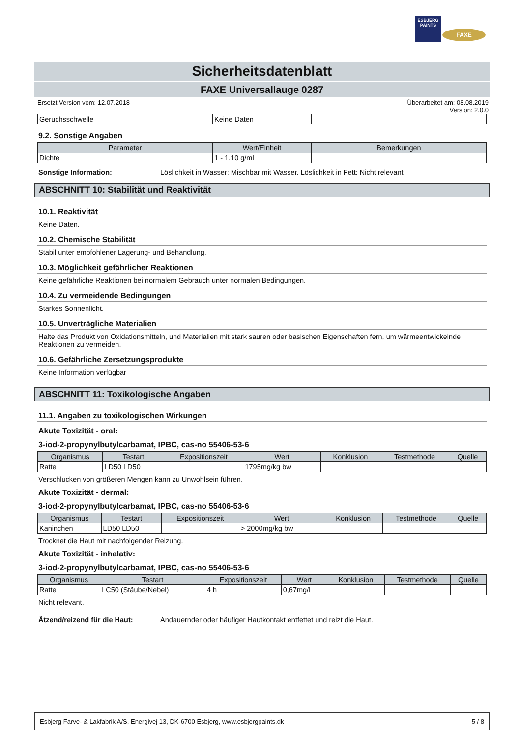ESBJERG
PAINTS
FAXE
Sicherheitsdatenblatt
FAXE Universallauge 0287
Ersetzt Version vom: 12.07.2018 Überarbeitet am: 08.08.2019
Version: 2.0.0
| Geruchsschwelle | Keine Daten | |
9.2. Sonstige Angaben
| Parameter | Wert/Einheit | Bemerkungen |
| --- | --- | --- |
| Dichte | 1 - 1.10 g/ml | |
Sonstige Information: Löslichkeit in Wasser: Mischbar mit Wasser. Löslichkeit in Fett: Nicht relevant
ABSCHNITT 10: Stabilität und Reaktivität
10.1. Reaktivität
Keine Daten.
10.2. Chemische Stabilität
Stabil unter empfohlener Lagerung- und Behandlung.
10.3. Möglichkeit gefährlicher Reaktionen
Keine gefährliche Reaktionen bei normalem Gebrauch unter normalen Bedingungen.
10.4. Zu vermeidende Bedingungen
Starkes Sonnenlicht.
10.5. Unverträgliche Materialien
Halte das Produkt von Oxidationsmitteln, und Materialien mit stark sauren oder basischen Eigenschaften fern, um wärmeentwickelnde Reaktionen zu vermeiden.
10.6. Gefährliche Zersetzungsprodukte
Keine Information verfügbar
ABSCHNITT 11: Toxikologische Angaben
11.1. Angaben zu toxikologischen Wirkungen
Akute Toxizität - oral:
3-iod-2-propynylbutylcarbamat, IPBC, cas-no 55406-53-6
| Organismus | Testart | Expositionszeit | Wert | Konklusion | Testmethode | Quelle |
| --- | --- | --- | --- | --- | --- | --- |
| Ratte | LD50 LD50 | | 1795mg/kg bw | | | |
Verschlucken von größeren Mengen kann zu Unwohlsein führen.
Akute Toxizität - dermal:
3-iod-2-propynylbutylcarbamat, IPBC, cas-no 55406-53-6
| Organismus | Testart | Expositionszeit | Wert | Konklusion | Testmethode | Quelle |
| --- | --- | --- | --- | --- | --- | --- |
| Kaninchen | LD50 LD50 | | > 2000mg/kg bw | | | |
Trocknet die Haut mit nachfolgender Reizung.
Akute Toxizität - inhalativ:
3-iod-2-propynylbutylcarbamat, IPBC, cas-no 55406-53-6
| Organismus | Testart | Expositionszeit | Wert | Konklusion | Testmethode | Quelle |
| --- | --- | --- | --- | --- | --- | --- |
| Ratte | LC50 (Stäube/Nebel) | 4 h | 0,67mg/l | | | |
Nicht relevant.
Ätzend/reizend für die Haut: Andauernder oder häufiger Hautkontakt entfettet und reizt die Haut.
Esbjerg Farve- & Lakfabrik A/S, Energivej 13, DK-6700 Esbjerg, www.esbjergpaints.dk 5 / 8